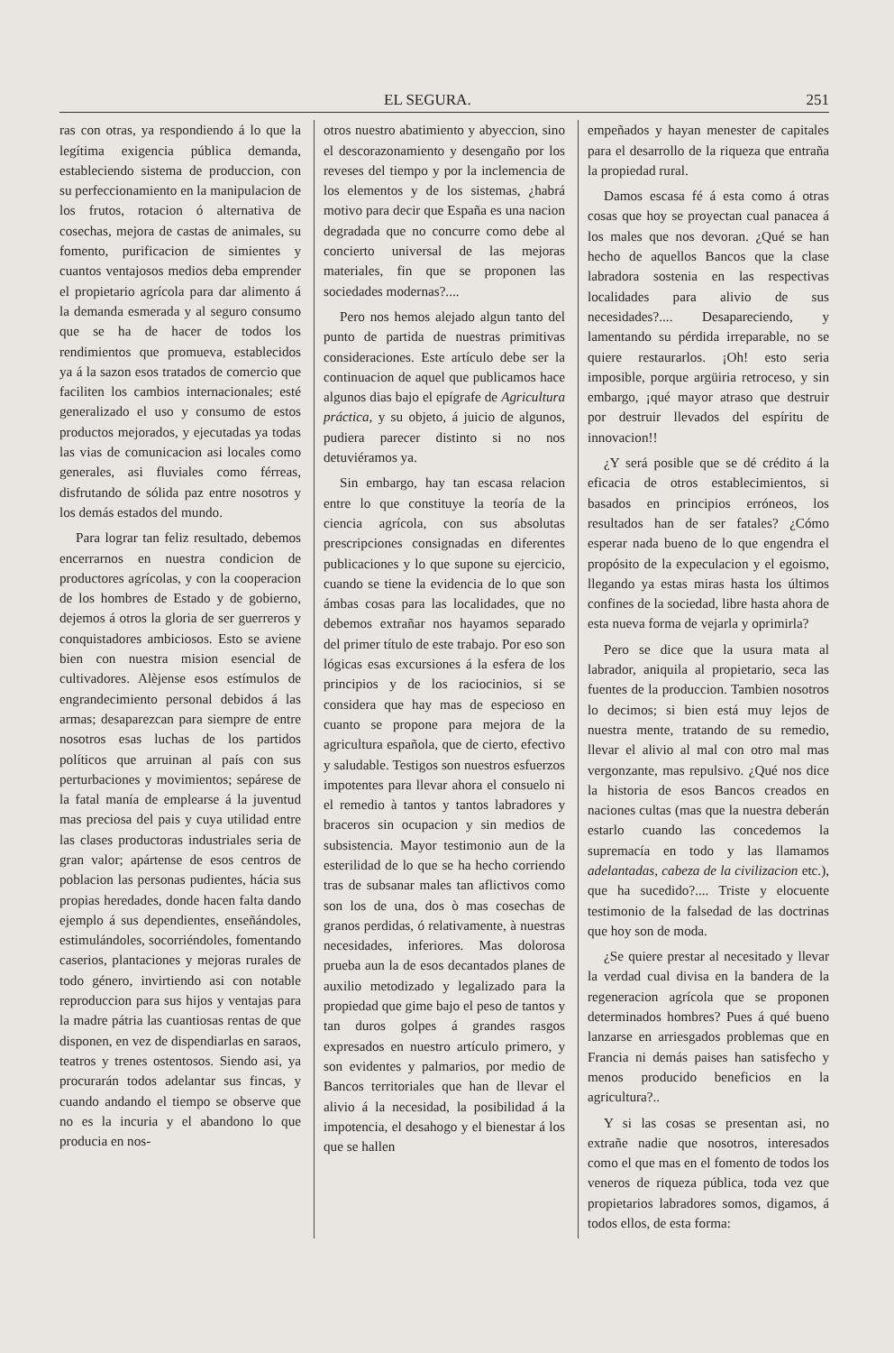EL SEGURA. 251
ras con otras, ya respondiendo á lo que la legítima exigencia pública demanda, estableciendo sistema de produccion, con su perfeccionamiento en la manipulacion de los frutos, rotacion ó alternativa de cosechas, mejora de castas de animales, su fomento, purificacion de simientes y cuantos ventajosos medios deba emprender el propietario agrícola para dar alimento á la demanda esmerada y al seguro consumo que se ha de hacer de todos los rendimientos que promueva, establecidos ya á la sazon esos tratados de comercio que faciliten los cambios internacionales; esté generalizado el uso y consumo de estos productos mejorados, y ejecutadas ya todas las vias de comunicacion asi locales como generales, asi fluviales como férreas, disfrutando de sólida paz entre nosotros y los demás estados del mundo.
Para lograr tan feliz resultado, debemos encerrarnos en nuestra condicion de productores agrícolas, y con la cooperacion de los hombres de Estado y de gobierno, dejemos á otros la gloria de ser guerreros y conquistadores ambiciosos. Esto se aviene bien con nuestra mision esencial de cultivadores. Alèjense esos estímulos de engrandecimiento personal debidos á las armas; desaparezcan para siempre de entre nosotros esas luchas de los partidos políticos que arruinan al país con sus perturbaciones y movimientos; sepárese de la fatal manía de emplearse á la juventud mas preciosa del pais y cuya utilidad entre las clases productoras industriales seria de gran valor; apártense de esos centros de poblacion las personas pudientes, hácia sus propias heredades, donde hacen falta dando ejemplo á sus dependientes, enseñándoles, estimulándoles, socorriéndoles, fomentando caserios, plantaciones y mejoras rurales de todo género, invirtiendo asi con notable reproduccion para sus hijos y ventajas para la madre pátria las cuantiosas rentas de que disponen, en vez de dispendiarlas en saraos, teatros y trenes ostentosos. Siendo asi, ya procurarán todos adelantar sus fincas, y cuando andando el tiempo se observe que no es la incuria y el abandono lo que producia en nos-
otros nuestro abatimiento y abyeccion, sino el descorazonamiento y desengaño por los reveses del tiempo y por la inclemencia de los elementos y de los sistemas, ¿habrá motivo para decir que España es una nacion degradada que no concurre como debe al concierto universal de las mejoras materiales, fin que se proponen las sociedades modernas?....
Pero nos hemos alejado algun tanto del punto de partida de nuestras primitivas consideraciones. Este artículo debe ser la continuacion de aquel que publicamos hace algunos dias bajo el epígrafe de Agricultura práctica, y su objeto, á juicio de algunos, pudiera parecer distinto si no nos detuviéramos ya.
Sin embargo, hay tan escasa relacion entre lo que constituye la teoría de la ciencia agrícola, con sus absolutas prescripciones consignadas en diferentes publicaciones y lo que supone su ejercicio, cuando se tiene la evidencia de lo que son ámbas cosas para las localidades, que no debemos extrañar nos hayamos separado del primer título de este trabajo. Por eso son lógicas esas excursiones á la esfera de los principios y de los raciocinios, si se considera que hay mas de especioso en cuanto se propone para mejora de la agricultura española, que de cierto, efectivo y saludable. Testigos son nuestros esfuerzos impotentes para llevar ahora el consuelo ni el remedio à tantos y tantos labradores y braceros sin ocupacion y sin medios de subsistencia. Mayor testimonio aun de la esterilidad de lo que se ha hecho corriendo tras de subsanar males tan aflictivos como son los de una, dos ò mas cosechas de granos perdidas, ó relativamente, à nuestras necesidades, inferiores. Mas dolorosa prueba aun la de esos decantados planes de auxilio metodizado y legalizado para la propiedad que gime bajo el peso de tantos y tan duros golpes á grandes rasgos expresados en nuestro artículo primero, y son evidentes y palmarios, por medio de Bancos territoriales que han de llevar el alivio á la necesidad, la posibilidad á la impotencia, el desahogo y el bienestar á los que se hallen
empeñados y hayan menester de capitales para el desarrollo de la riqueza que entraña la propiedad rural.
Damos escasa fé á esta como á otras cosas que hoy se proyectan cual panacea á los males que nos devoran. ¿Qué se han hecho de aquellos Bancos que la clase labradora sostenia en las respectivas localidades para alivio de sus necesidades?.... Desapareciendo, y lamentando su pérdida irreparable, no se quiere restaurarlos. ¡Oh! esto seria imposible, porque argüiria retroceso, y sin embargo, ¡qué mayor atraso que destruir por destruir llevados del espíritu de innovacion!!
¿Y será posible que se dé crédito á la eficacia de otros establecimientos, si basados en principios erróneos, los resultados han de ser fatales? ¿Cómo esperar nada bueno de lo que engendra el propósito de la expeculacion y el egoismo, llegando ya estas miras hasta los últimos confines de la sociedad, libre hasta ahora de esta nueva forma de vejarla y oprimirla?
Pero se dice que la usura mata al labrador, aniquila al propietario, seca las fuentes de la produccion. Tambien nosotros lo decimos; si bien está muy lejos de nuestra mente, tratando de su remedio, llevar el alivio al mal con otro mal mas vergonzante, mas repulsivo. ¿Qué nos dice la historia de esos Bancos creados en naciones cultas (mas que la nuestra deberán estarlo cuando las concedemos la supremacía en todo y las llamamos adelantadas, cabeza de la civilizacion etc.), que ha sucedido?.... Triste y elocuente testimonio de la falsedad de las doctrinas que hoy son de moda.
¿Se quiere prestar al necesitado y llevar la verdad cual divisa en la bandera de la regeneracion agrícola que se proponen determinados hombres? Pues á qué bueno lanzarse en arriesgados problemas que en Francia ni demás paises han satisfecho y menos producido beneficios en la agricultura?..
Y si las cosas se presentan asi, no extrañe nadie que nosotros, interesados como el que mas en el fomento de todos los veneros de riqueza pública, toda vez que propietarios labradores somos, digamos, á todos ellos, de esta forma: